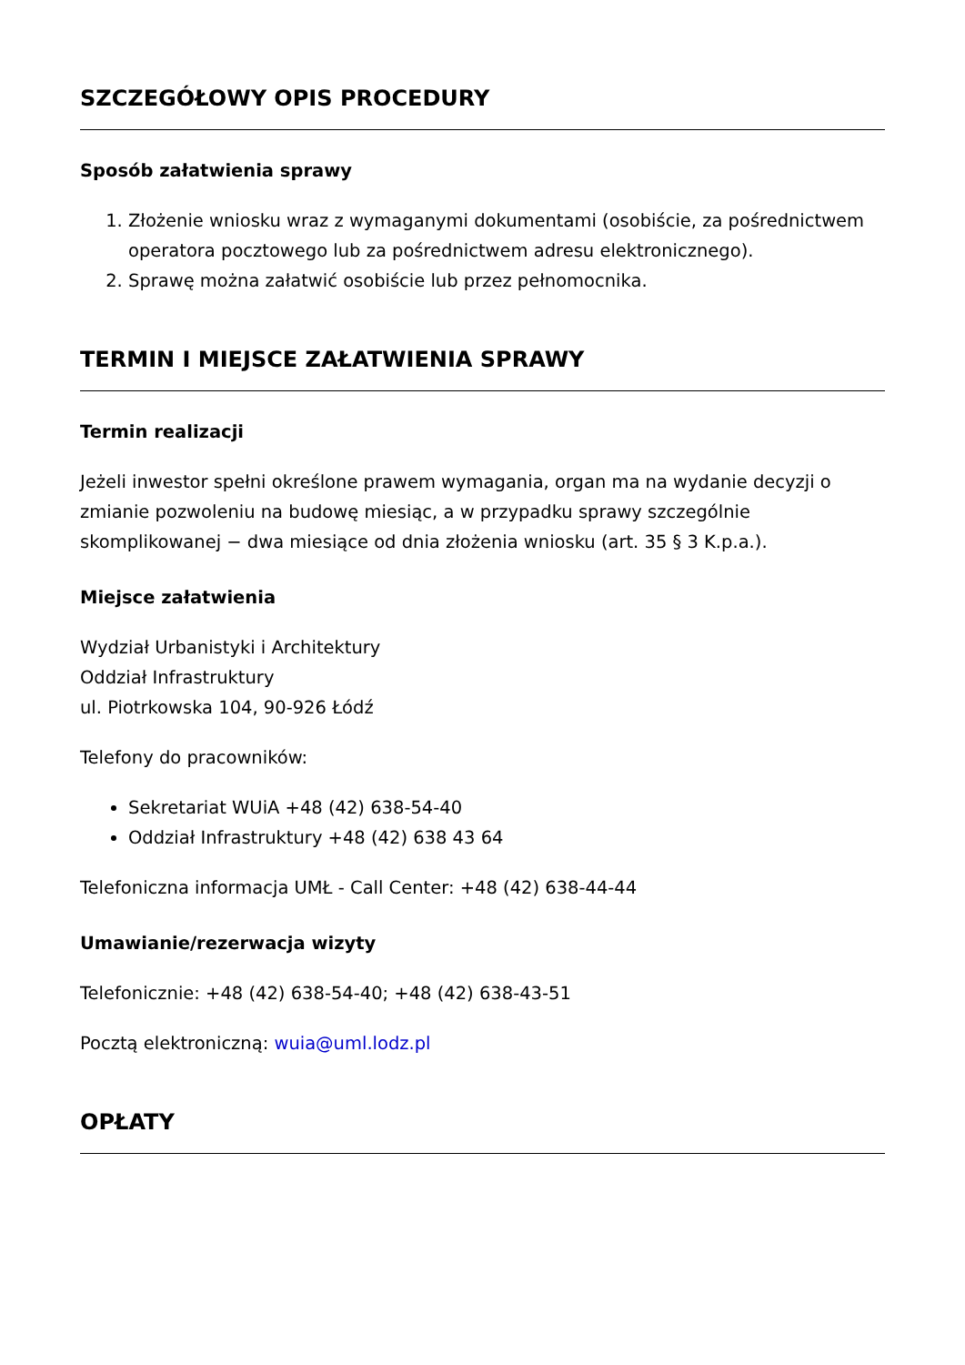SZCZEGÓŁOWY OPIS PROCEDURY
Sposób załatwienia sprawy
1. Złożenie wniosku wraz z wymaganymi dokumentami (osobiście, za pośrednictwem operatora pocztowego lub za pośrednictwem adresu elektronicznego).
2. Sprawę można załatwić osobiście lub przez pełnomocnika.
TERMIN I MIEJSCE ZAŁATWIENIA SPRAWY
Termin realizacji
Jeżeli inwestor spełni określone prawem wymagania, organ ma na wydanie decyzji o zmianie pozwoleniu na budowę miesiąc, a w przypadku sprawy szczególnie skomplikowanej − dwa miesiące od dnia złożenia wniosku (art. 35 § 3 K.p.a.).
Miejsce załatwienia
Wydział Urbanistyki i Architektury
Oddział Infrastruktury
ul. Piotrkowska 104, 90-926 Łódź
Telefony do pracowników:
Sekretariat WUiA +48 (42) 638-54-40
Oddział Infrastruktury +48 (42) 638 43 64
Telefoniczna informacja UMŁ - Call Center: +48 (42) 638-44-44
Umawianie/rezerwacja wizyty
Telefonicznie: +48 (42) 638-54-40; +48 (42) 638-43-51
Pocztą elektroniczną: wuia@uml.lodz.pl
OPŁATY